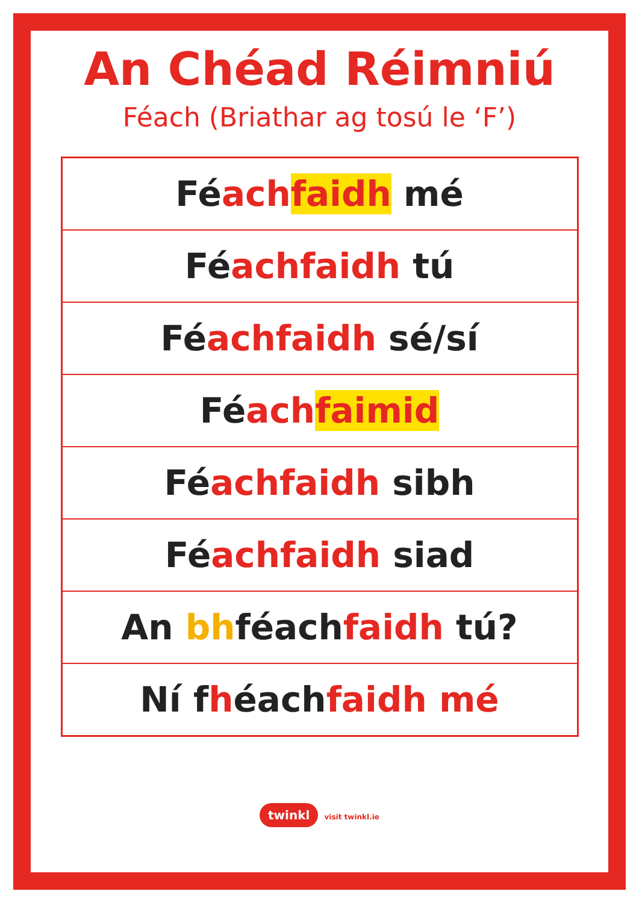An Chéad Réimniú
Féach (Briathar ag tosú le ‘F’)
| Fé ach faidh mé |
| Fé ach faidh tú |
| Fé ach faidh sé/sí |
| Fé ach faimid |
| Fé ach faidh sibh |
| Fé ach faidh siad |
| An bh féach faidh tú? |
| Ní f h éach faidh mé |
twinkl visit twinkl.ie